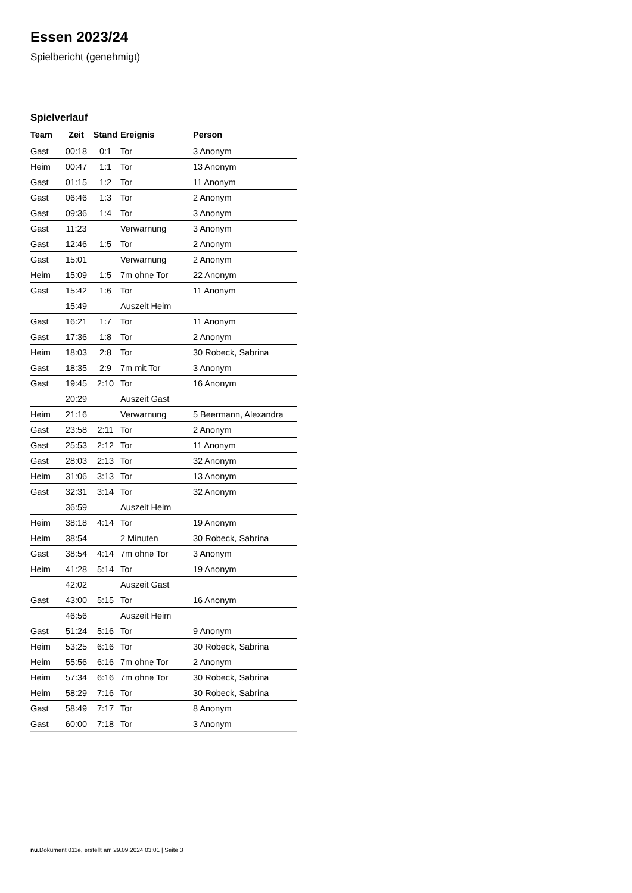Essen 2023/24
Spielbericht (genehmigt)
Spielverlauf
| Team | Zeit | Stand | Ereignis | Person |
| --- | --- | --- | --- | --- |
| Gast | 00:18 | 0:1 | Tor | 3 Anonym |
| Heim | 00:47 | 1:1 | Tor | 13 Anonym |
| Gast | 01:15 | 1:2 | Tor | 11 Anonym |
| Gast | 06:46 | 1:3 | Tor | 2 Anonym |
| Gast | 09:36 | 1:4 | Tor | 3 Anonym |
| Gast | 11:23 | | Verwarnung | 3 Anonym |
| Gast | 12:46 | 1:5 | Tor | 2 Anonym |
| Gast | 15:01 | | Verwarnung | 2 Anonym |
| Heim | 15:09 | 1:5 | 7m ohne Tor | 22 Anonym |
| Gast | 15:42 | 1:6 | Tor | 11 Anonym |
| | 15:49 | | Auszeit Heim | |
| Gast | 16:21 | 1:7 | Tor | 11 Anonym |
| Gast | 17:36 | 1:8 | Tor | 2 Anonym |
| Heim | 18:03 | 2:8 | Tor | 30 Robeck, Sabrina |
| Gast | 18:35 | 2:9 | 7m mit Tor | 3 Anonym |
| Gast | 19:45 | 2:10 | Tor | 16 Anonym |
| | 20:29 | | Auszeit Gast | |
| Heim | 21:16 | | Verwarnung | 5 Beermann, Alexandra |
| Gast | 23:58 | 2:11 | Tor | 2 Anonym |
| Gast | 25:53 | 2:12 | Tor | 11 Anonym |
| Gast | 28:03 | 2:13 | Tor | 32 Anonym |
| Heim | 31:06 | 3:13 | Tor | 13 Anonym |
| Gast | 32:31 | 3:14 | Tor | 32 Anonym |
| | 36:59 | | Auszeit Heim | |
| Heim | 38:18 | 4:14 | Tor | 19 Anonym |
| Heim | 38:54 | | 2 Minuten | 30 Robeck, Sabrina |
| Gast | 38:54 | 4:14 | 7m ohne Tor | 3 Anonym |
| Heim | 41:28 | 5:14 | Tor | 19 Anonym |
| | 42:02 | | Auszeit Gast | |
| Gast | 43:00 | 5:15 | Tor | 16 Anonym |
| | 46:56 | | Auszeit Heim | |
| Gast | 51:24 | 5:16 | Tor | 9 Anonym |
| Heim | 53:25 | 6:16 | Tor | 30 Robeck, Sabrina |
| Heim | 55:56 | 6:16 | 7m ohne Tor | 2 Anonym |
| Heim | 57:34 | 6:16 | 7m ohne Tor | 30 Robeck, Sabrina |
| Heim | 58:29 | 7:16 | Tor | 30 Robeck, Sabrina |
| Gast | 58:49 | 7:17 | Tor | 8 Anonym |
| Gast | 60:00 | 7:18 | Tor | 3 Anonym |
nu.Dokument 011e, erstellt am 29.09.2024 03:01 | Seite 3